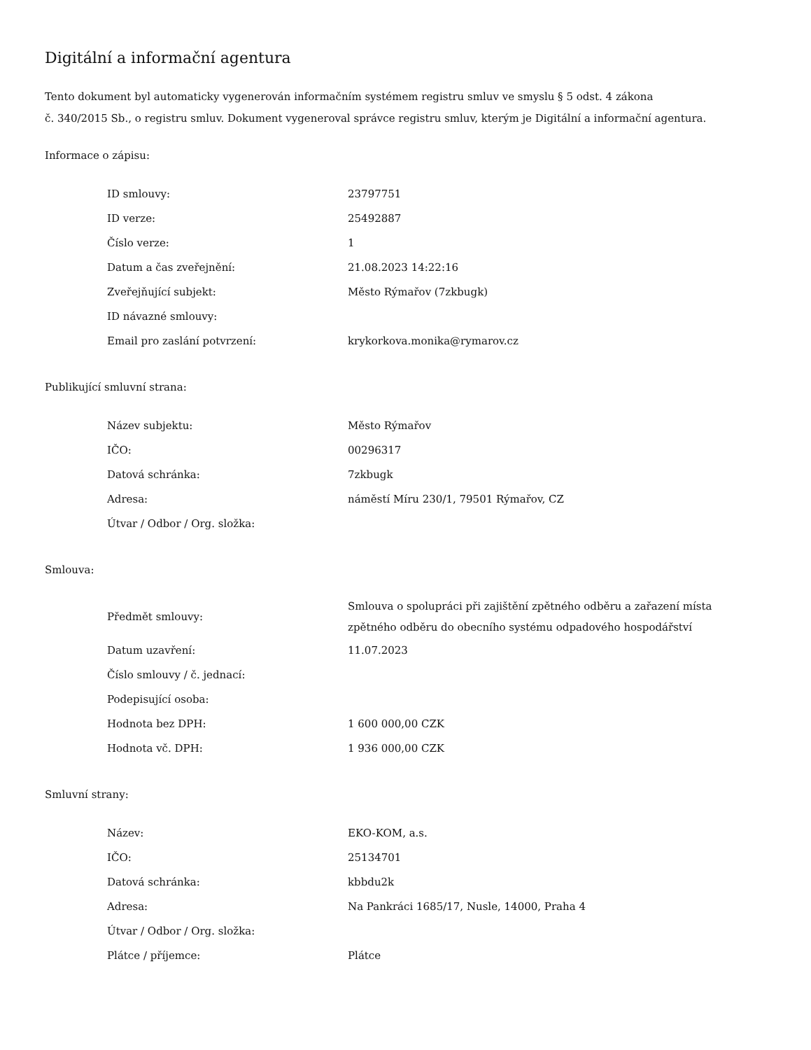Digitální a informační agentura
Tento dokument byl automaticky vygenerován informačním systémem registru smluv ve smyslu § 5 odst. 4 zákona
č. 340/2015 Sb., o registru smluv. Dokument vygeneroval správce registru smluv, kterým je Digitální a informační agentura.
Informace o zápisu:
| ID smlouvy: | 23797751 |
| ID verze: | 25492887 |
| Číslo verze: | 1 |
| Datum a čas zveřejnění: | 21.08.2023 14:22:16 |
| Zveřejňující subjekt: | Město Rýmařov (7zkbugk) |
| ID návazné smlouvy: | |
| Email pro zaslání potvrzení: | krykorkova.monika@rymarov.cz |
Publikující smluvní strana:
| Název subjektu: | Město Rýmařov |
| IČO: | 00296317 |
| Datová schránka: | 7zkbugk |
| Adresa: | náměstí Míru 230/1, 79501 Rýmařov, CZ |
| Útvar / Odbor / Org. složka: | |
Smlouva:
| Předmět smlouvy: | Smlouva o spolupráci při zajištění zpětného odběru a zařazení místa zpětného odběru do obecního systému odpadového hospodářství |
| Datum uzavření: | 11.07.2023 |
| Číslo smlouvy / č. jednací: | |
| Podepisující osoba: | |
| Hodnota bez DPH: | 1 600 000,00 CZK |
| Hodnota vč. DPH: | 1 936 000,00 CZK |
Smluvní strany:
| Název: | EKO-KOM, a.s. |
| IČO: | 25134701 |
| Datová schránka: | kbbdu2k |
| Adresa: | Na Pankráci 1685/17, Nusle, 14000, Praha 4 |
| Útvar / Odbor / Org. složka: | |
| Plátce / příjemce: | Plátce |